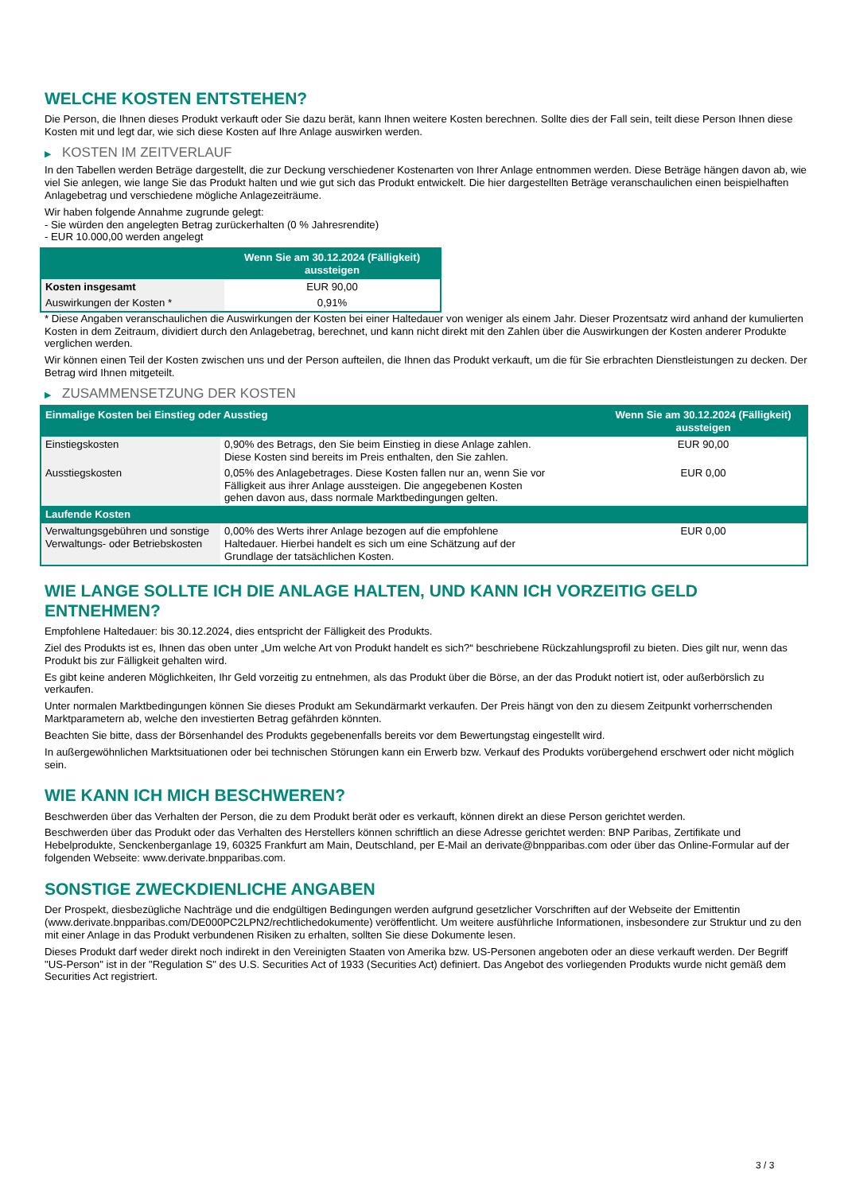WELCHE KOSTEN ENTSTEHEN?
Die Person, die Ihnen dieses Produkt verkauft oder Sie dazu berät, kann Ihnen weitere Kosten berechnen. Sollte dies der Fall sein, teilt diese Person Ihnen diese Kosten mit und legt dar, wie sich diese Kosten auf Ihre Anlage auswirken werden.
▶ KOSTEN IM ZEITVERLAUF
In den Tabellen werden Beträge dargestellt, die zur Deckung verschiedener Kostenarten von Ihrer Anlage entnommen werden. Diese Beträge hängen davon ab, wie viel Sie anlegen, wie lange Sie das Produkt halten und wie gut sich das Produkt entwickelt. Die hier dargestellten Beträge veranschaulichen einen beispielhaften Anlagebetrag und verschiedene mögliche Anlagezeiträume.
Wir haben folgende Annahme zugrunde gelegt:
- Sie würden den angelegten Betrag zurückerhalten (0 % Jahresrendite)
- EUR 10.000,00 werden angelegt
| | Wenn Sie am 30.12.2024 (Fälligkeit) aussteigen |
| --- | --- |
| Kosten insgesamt | EUR 90,00 |
| Auswirkungen der Kosten * | 0,91% |
* Diese Angaben veranschaulichen die Auswirkungen der Kosten bei einer Haltedauer von weniger als einem Jahr. Dieser Prozentsatz wird anhand der kumulierten Kosten in dem Zeitraum, dividiert durch den Anlagebetrag, berechnet, und kann nicht direkt mit den Zahlen über die Auswirkungen der Kosten anderer Produkte verglichen werden.
Wir können einen Teil der Kosten zwischen uns und der Person aufteilen, die Ihnen das Produkt verkauft, um die für Sie erbrachten Dienstleistungen zu decken. Der Betrag wird Ihnen mitgeteilt.
▶ ZUSAMMENSETZUNG DER KOSTEN
| Einmalige Kosten bei Einstieg oder Ausstieg | | Wenn Sie am 30.12.2024 (Fälligkeit) aussteigen |
| --- | --- | --- |
| Einstiegskosten | 0,90% des Betrags, den Sie beim Einstieg in diese Anlage zahlen. Diese Kosten sind bereits im Preis enthalten, den Sie zahlen. | EUR 90,00 |
| Ausstiegskosten | 0,05% des Anlagebetrages. Diese Kosten fallen nur an, wenn Sie vor Fälligkeit aus ihrer Anlage aussteigen. Die angegebenen Kosten gehen davon aus, dass normale Marktbedingungen gelten. | EUR 0,00 |
| Laufende Kosten | | |
| Verwaltungsgebühren und sonstige Verwaltungs- oder Betriebskosten | 0,00% des Werts ihrer Anlage bezogen auf die empfohlene Haltedauer. Hierbei handelt es sich um eine Schätzung auf der Grundlage der tatsächlichen Kosten. | EUR 0,00 |
WIE LANGE SOLLTE ICH DIE ANLAGE HALTEN, UND KANN ICH VORZEITIG GELD ENTNEHMEN?
Empfohlene Haltedauer: bis 30.12.2024, dies entspricht der Fälligkeit des Produkts.
Ziel des Produkts ist es, Ihnen das oben unter „Um welche Art von Produkt handelt es sich?“ beschriebene Rückzahlungsprofil zu bieten. Dies gilt nur, wenn das Produkt bis zur Fälligkeit gehalten wird.
Es gibt keine anderen Möglichkeiten, Ihr Geld vorzeitig zu entnehmen, als das Produkt über die Börse, an der das Produkt notiert ist, oder außerbörslich zu verkaufen.
Unter normalen Marktbedingungen können Sie dieses Produkt am Sekundärmarkt verkaufen. Der Preis hängt von den zu diesem Zeitpunkt vorherrschenden Marktparametern ab, welche den investierten Betrag gefährden könnten.
Beachten Sie bitte, dass der Börsenhandel des Produkts gegebenenfalls bereits vor dem Bewertungstag eingestellt wird.
In außergewöhnlichen Marktsituationen oder bei technischen Störungen kann ein Erwerb bzw. Verkauf des Produkts vorübergehend erschwert oder nicht möglich sein.
WIE KANN ICH MICH BESCHWEREN?
Beschwerden über das Verhalten der Person, die zu dem Produkt berät oder es verkauft, können direkt an diese Person gerichtet werden.
Beschwerden über das Produkt oder das Verhalten des Herstellers können schriftlich an diese Adresse gerichtet werden: BNP Paribas, Zertifikate und Hebelprodukte, Senckenberganlage 19, 60325 Frankfurt am Main, Deutschland, per E-Mail an derivate@bnpparibas.com oder über das Online-Formular auf der folgenden Webseite: www.derivate.bnpparibas.com.
SONSTIGE ZWECKDIENLICHE ANGABEN
Der Prospekt, diesbezügliche Nachträge und die endgültigen Bedingungen werden aufgrund gesetzlicher Vorschriften auf der Webseite der Emittentin (www.derivate.bnpparibas.com/DE000PC2LPN2/rechtlichedokumente) veröffentlicht. Um weitere ausführliche Informationen, insbesondere zur Struktur und zu den mit einer Anlage in das Produkt verbundenen Risiken zu erhalten, sollten Sie diese Dokumente lesen.
Dieses Produkt darf weder direkt noch indirekt in den Vereinigten Staaten von Amerika bzw. US-Personen angeboten oder an diese verkauft werden. Der Begriff "US-Person" ist in der "Regulation S" des U.S. Securities Act of 1933 (Securities Act) definiert. Das Angebot des vorliegenden Produkts wurde nicht gemäß dem Securities Act registriert.
3 / 3